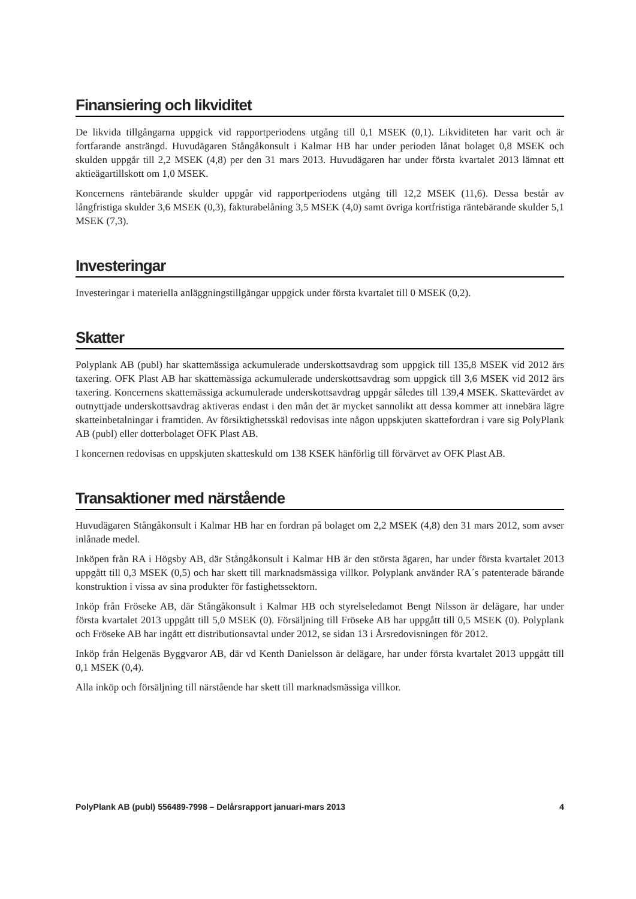Finansiering och likviditet
De likvida tillgångarna uppgick vid rapportperiodens utgång till 0,1 MSEK (0,1). Likviditeten har varit och är fortfarande ansträngd. Huvudägaren Stångåkonsult i Kalmar HB har under perioden lånat bolaget 0,8 MSEK och skulden uppgår till 2,2 MSEK (4,8) per den 31 mars 2013. Huvudägaren har under första kvartalet 2013 lämnat ett aktieägartillskott om 1,0 MSEK.
Koncernens räntebärande skulder uppgår vid rapportperiodens utgång till 12,2 MSEK (11,6). Dessa består av långfristiga skulder 3,6 MSEK (0,3), fakturabelåning 3,5 MSEK (4,0) samt övriga kortfristiga räntebärande skulder 5,1 MSEK (7,3).
Investeringar
Investeringar i materiella anläggningstillgångar uppgick under första kvartalet till 0 MSEK (0,2).
Skatter
Polyplank AB (publ) har skattemässiga ackumulerade underskottsavdrag som uppgick till 135,8 MSEK vid 2012 års taxering. OFK Plast AB har skattemässiga ackumulerade underskottsavdrag som uppgick till 3,6 MSEK vid 2012 års taxering. Koncernens skattemässiga ackumulerade underskottsavdrag uppgår således till 139,4 MSEK. Skattevärdet av outnyttjade underskottsavdrag aktiveras endast i den mån det är mycket sannolikt att dessa kommer att innebära lägre skatteinbetalningar i framtiden. Av försiktighetsskäl redovisas inte någon uppskjuten skattefordran i vare sig PolyPlank AB (publ) eller dotterbolaget OFK Plast AB.
I koncernen redovisas en uppskjuten skatteskuld om 138 KSEK hänförlig till förvärvet av OFK Plast AB.
Transaktioner med närstående
Huvudägaren Stångåkonsult i Kalmar HB har en fordran på bolaget om 2,2 MSEK (4,8) den 31 mars 2012, som avser inlånade medel.
Inköpen från RA i Högsby AB, där Stångåkonsult i Kalmar HB är den största ägaren, har under första kvartalet 2013 uppgått till 0,3 MSEK (0,5) och har skett till marknadsmässiga villkor. Polyplank använder RA´s patenterade bärande konstruktion i vissa av sina produkter för fastighetssektorn.
Inköp från Fröseke AB, där Stångåkonsult i Kalmar HB och styrelseledamot Bengt Nilsson är delägare, har under första kvartalet 2013 uppgått till 5,0 MSEK (0). Försäljning till Fröseke AB har uppgått till 0,5 MSEK (0). Polyplank och Fröseke AB har ingått ett distributionsavtal under 2012, se sidan 13 i Årsredovisningen för 2012.
Inköp från Helgenäs Byggvaror AB, där vd Kenth Danielsson är delägare, har under första kvartalet 2013 uppgått till 0,1 MSEK (0,4).
Alla inköp och försäljning till närstående har skett till marknadsmässiga villkor.
PolyPlank AB (publ) 556489-7998 – Delårsrapport januari-mars 2013 4